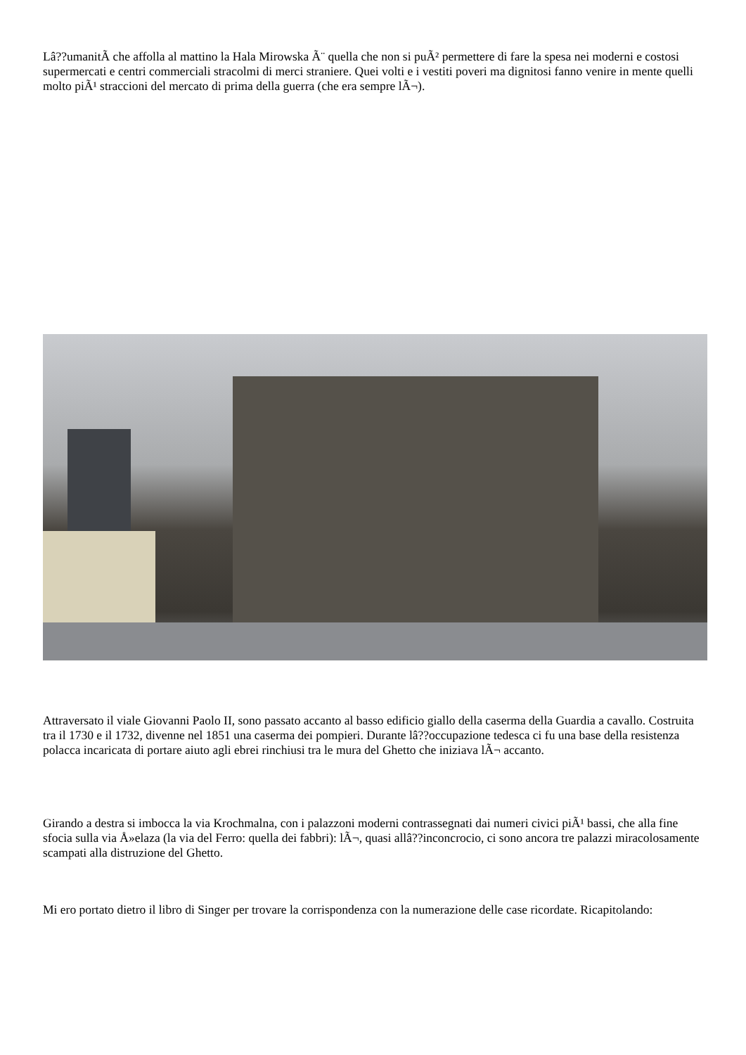Lâ??umanitÃ che affolla al mattino la Hala Mirowska Ã¨ quella che non si puÃ² permettere di fare la spesa nei moderni e costosi supermercati e centri commerciali stracolmi di merci straniere. Quei volti e i vestiti poveri ma dignitosi fanno venire in mente quelli molto piÃ¹ straccioni del mercato di prima della guerra (che era sempre lÃ¬).
Attraversato il viale Giovanni Paolo II, sono passato accanto al basso edificio giallo della caserma della Guardia a cavallo. Costruita tra il 1730 e il 1732, divenne nel 1851 una caserma dei pompieri. Durante lâ??occupazione tedesca ci fu una base della resistenza polacca incaricata di portare aiuto agli ebrei rinchiusi tra le mura del Ghetto che iniziava lÃ¬ accanto.
Girando a destra si imbocca la via Krochmalna, con i palazzoni moderni contrassegnati dai numeri civici piÃ¹ bassi, che alla fine sfocia sulla via Å»elaza (la via del Ferro: quella dei fabbri): lÃ¬, quasi allâ??inconcrocio, ci sono ancora tre palazzi miracolosamente scampati alla distruzione del Ghetto.
Mi ero portato dietro il libro di Singer per trovare la corrispondenza con la numerazione delle case ricordate. Ricapitolando: